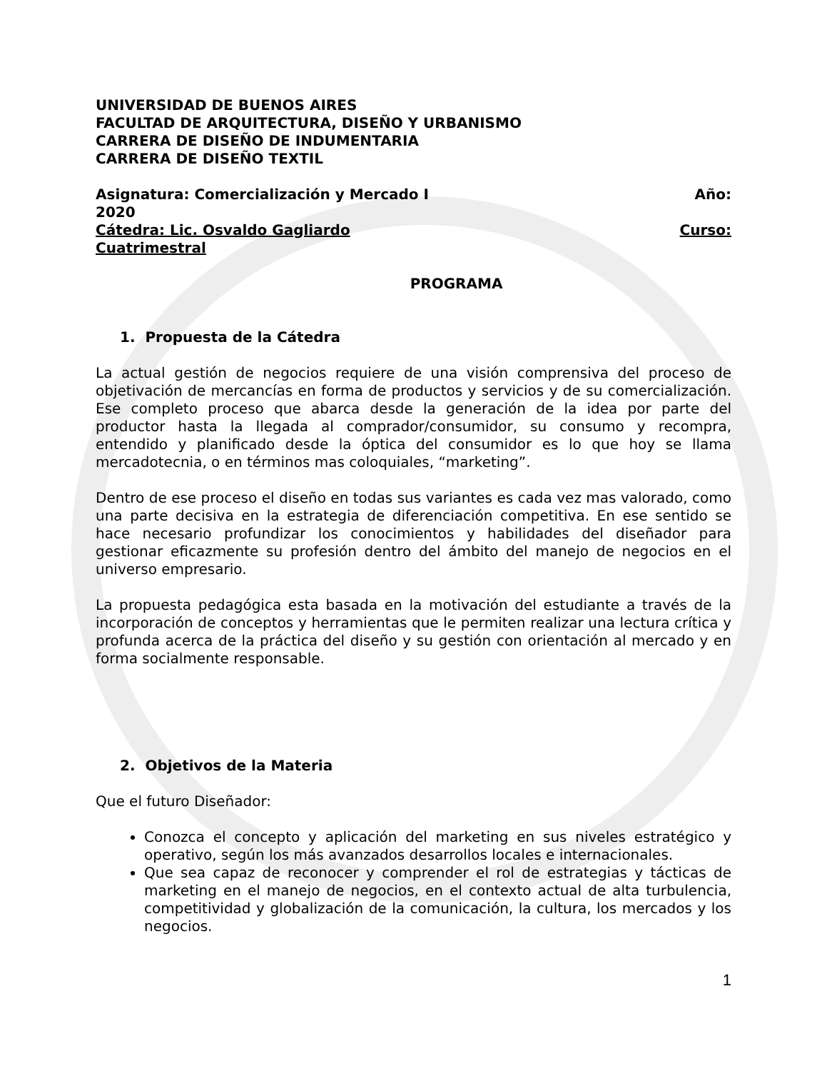UNIVERSIDAD DE BUENOS AIRES
FACULTAD DE ARQUITECTURA, DISEÑO Y URBANISMO
CARRERA DE DISEÑO DE INDUMENTARIA
CARRERA DE DISEÑO TEXTIL
Asignatura: Comercialización y Mercado I Año:
2020
Cátedra: Lic. Osvaldo Gagliardo Curso:
Cuatrimestral
PROGRAMA
1. Propuesta de la Cátedra
La actual gestión de negocios requiere de una visión comprensiva del proceso de objetivación de mercancías en forma de productos y servicios y de su comercialización. Ese completo proceso que abarca desde la generación de la idea por parte del productor hasta la llegada al comprador/consumidor, su consumo y recompra, entendido y planificado desde la óptica del consumidor es lo que hoy se llama mercadotecnia, o en términos mas coloquiales, “marketing”.
Dentro de ese proceso el diseño en todas sus variantes es cada vez mas valorado, como una parte decisiva en la estrategia de diferenciación competitiva. En ese sentido se hace necesario profundizar los conocimientos y habilidades del diseñador para gestionar eficazmente su profesión dentro del ámbito del manejo de negocios en el universo empresario.
La propuesta pedagógica esta basada en la motivación del estudiante a través de la incorporación de conceptos y herramientas que le permiten realizar una lectura crítica y profunda acerca de la práctica del diseño y su gestión con orientación al mercado y en forma socialmente responsable.
2. Objetivos de la Materia
Que el futuro Diseñador:
Conozca el concepto y aplicación del marketing en sus niveles estratégico y operativo, según los más avanzados desarrollos locales e internacionales.
Que sea capaz de reconocer y comprender el rol de estrategias y tácticas de marketing en el manejo de negocios, en el contexto actual de alta turbulencia, competitividad y globalización de la comunicación, la cultura, los mercados y los negocios.
1